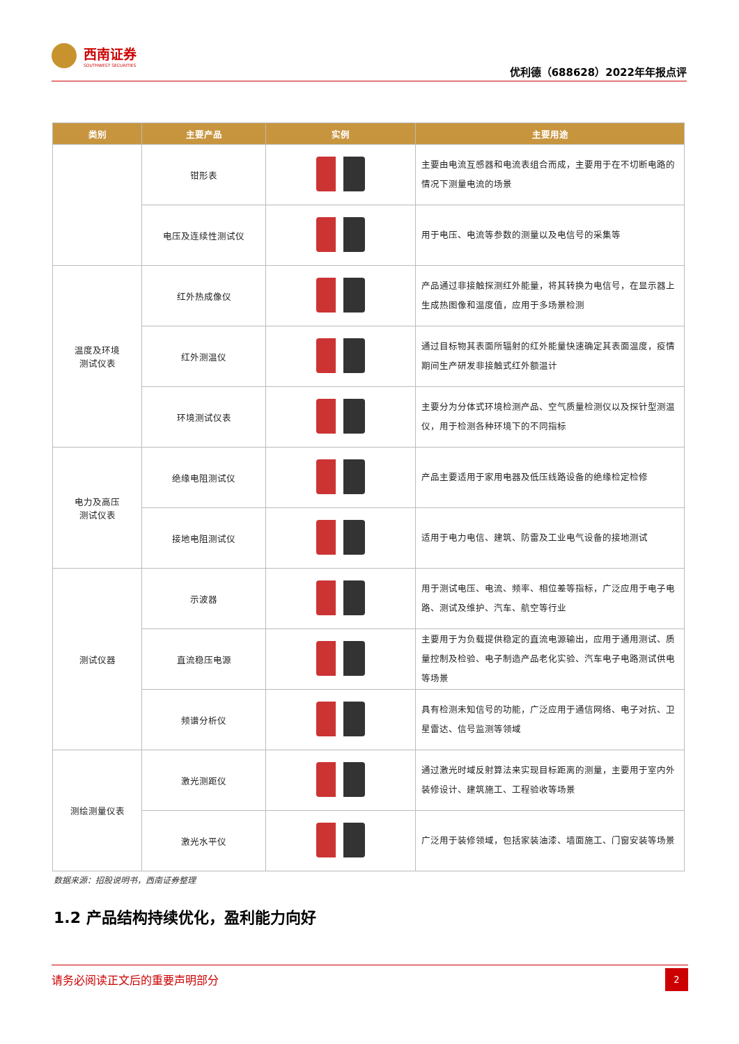西南证券
SOUTHWEST SECURITIES
优利德（688628）2022年年报点评
| 类别 | 主要产品 | 实例 | 主要用途 |
| --- | --- | --- | --- |
| | 钳形表 | | 主要由电流互感器和电流表组合而成，主要用于在不切断电路的情况下测量电流的场景 |
| | 电压及连续性测试仪 | | 用于电压、电流等参数的测量以及电信号的采集等 |
| 温度及环境 测试仪表 | 红外热成像仪 | | 产品通过非接触探测红外能量，将其转换为电信号，在显示器上生成热图像和温度值，应用于多场景检测 |
| | 红外测温仪 | | 通过目标物其表面所辐射的红外能量快速确定其表面温度，疫情期间生产研发非接触式红外额温计 |
| | 环境测试仪表 | | 主要分为分体式环境检测产品、空气质量检测仪以及探针型测温仪，用于检测各种环境下的不同指标 |
| 电力及高压 测试仪表 | 绝缘电阻测试仪 | | 产品主要适用于家用电器及低压线路设备的绝缘检定检修 |
| | 接地电阻测试仪 | | 适用于电力电信、建筑、防雷及工业电气设备的接地测试 |
| 测试仪器 | 示波器 | | 用于测试电压、电流、频率、相位差等指标，广泛应用于电子电路、测试及维护、汽车、航空等行业 |
| | 直流稳压电源 | | 主要用于为负载提供稳定的直流电源输出，应用于通用测试、质量控制及检验、电子制造产品老化实验、汽车电子电路测试供电等场景 |
| | 频谱分析仪 | | 具有检测未知信号的功能，广泛应用于通信网络、电子对抗、卫星雷达、信号监测等领域 |
| 测绘测量仪表 | 激光测距仪 | | 通过激光时域反射算法来实现目标距离的测量，主要用于室内外装修设计、建筑施工、工程验收等场景 |
| | 激光水平仪 | | 广泛用于装修领域，包括家装油漆、墙面施工、门窗安装等场景 |
数据来源：招股说明书，西南证券整理
1.2 产品结构持续优化，盈利能力向好
请务必阅读正文后的重要声明部分
2